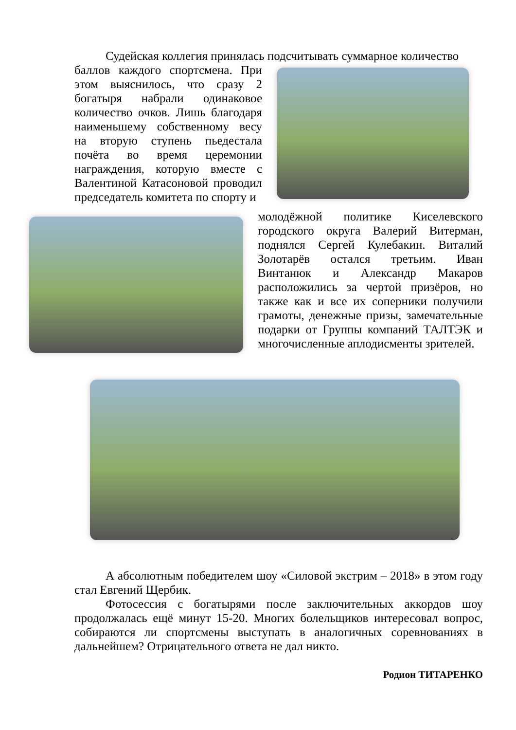Судейская коллегия принялась подсчитывать суммарное количество
баллов каждого спортсмена. При этом выяснилось, что сразу 2 богатыря набрали одинаковое количество очков. Лишь благодаря наименьшему собственному весу на вторую ступень пьедестала почёта во время церемонии награждения, которую вместе с Валентиной Катасоновой проводил председатель комитета по спорту и
молодёжной политике Киселевского городского округа Валерий Витерман, поднялся Сергей Кулебакин. Виталий Золотарёв остался третьим. Иван Винтанюк и Александр Макаров расположились за чертой призёров, но также как и все их соперники получили грамоты, денежные призы, замечательные подарки от Группы компаний ТАЛТЭК и многочисленные аплодисменты зрителей.
А абсолютным победителем шоу «Силовой экстрим – 2018» в этом году стал Евгений Щербик.
Фотосессия с богатырями после заключительных аккордов шоу продолжалась ещё минут 15-20. Многих болельщиков интересовал вопрос, собираются ли спортсмены выступать в аналогичных соревнованиях в дальнейшем? Отрицательного ответа не дал никто.
Родион ТИТАРЕНКО